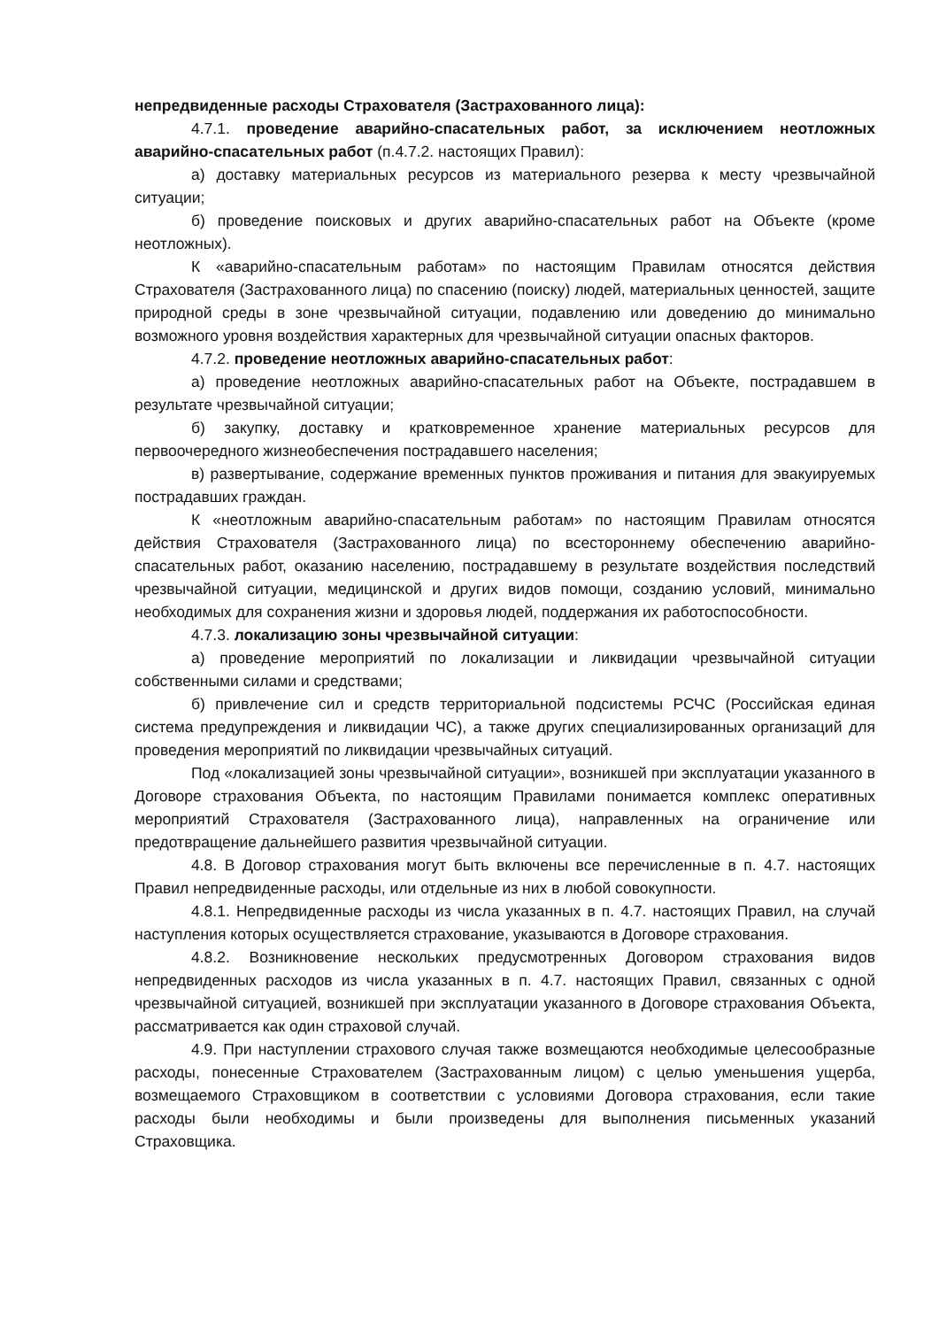непредвиденные расходы Страхователя (Застрахованного лица):
4.7.1. проведение аварийно-спасательных работ, за исключением неотложных аварийно-спасательных работ (п.4.7.2. настоящих Правил):
а) доставку материальных ресурсов из материального резерва к месту чрезвычайной ситуации;
б) проведение поисковых и других аварийно-спасательных работ на Объекте (кроме неотложных).
К «аварийно-спасательным работам» по настоящим Правилам относятся действия Страхователя (Застрахованного лица) по спасению (поиску) людей, материальных ценностей, защите природной среды в зоне чрезвычайной ситуации, подавлению или доведению до минимально возможного уровня воздействия характерных для чрезвычайной ситуации опасных факторов.
4.7.2. проведение неотложных аварийно-спасательных работ:
а) проведение неотложных аварийно-спасательных работ на Объекте, пострадавшем в результате чрезвычайной ситуации;
б) закупку, доставку и кратковременное хранение материальных ресурсов для первоочередного жизнеобеспечения пострадавшего населения;
в) развертывание, содержание временных пунктов проживания и питания для эвакуируемых пострадавших граждан.
К «неотложным аварийно-спасательным работам» по настоящим Правилам относятся действия Страхователя (Застрахованного лица) по всестороннему обеспечению аварийно-спасательных работ, оказанию населению, пострадавшему в результате воздействия последствий чрезвычайной ситуации, медицинской и других видов помощи, созданию условий, минимально необходимых для сохранения жизни и здоровья людей, поддержания их работоспособности.
4.7.3. локализацию зоны чрезвычайной ситуации:
а) проведение мероприятий по локализации и ликвидации чрезвычайной ситуации собственными силами и средствами;
б) привлечение сил и средств территориальной подсистемы РСЧС (Российская единая система предупреждения и ликвидации ЧС), а также других специализированных организаций для проведения мероприятий по ликвидации чрезвычайных ситуаций.
Под «локализацией зоны чрезвычайной ситуации», возникшей при эксплуатации указанного в Договоре страхования Объекта, по настоящим Правилами понимается комплекс оперативных мероприятий Страхователя (Застрахованного лица), направленных на ограничение или предотвращение дальнейшего развития чрезвычайной ситуации.
4.8. В Договор страхования могут быть включены все перечисленные в п. 4.7. настоящих Правил непредвиденные расходы, или отдельные из них в любой совокупности.
4.8.1. Непредвиденные расходы из числа указанных в п. 4.7. настоящих Правил, на случай наступления которых осуществляется страхование, указываются в Договоре страхования.
4.8.2. Возникновение нескольких предусмотренных Договором страхования видов непредвиденных расходов из числа указанных в п. 4.7. настоящих Правил, связанных с одной чрезвычайной ситуацией, возникшей при эксплуатации указанного в Договоре страхования Объекта, рассматривается как один страховой случай.
4.9. При наступлении страхового случая также возмещаются необходимые целесообразные расходы, понесенные Страхователем (Застрахованным лицом) с целью уменьшения ущерба, возмещаемого Страховщиком в соответствии с условиями Договора страхования, если такие расходы были необходимы и были произведены для выполнения письменных указаний Страховщика.